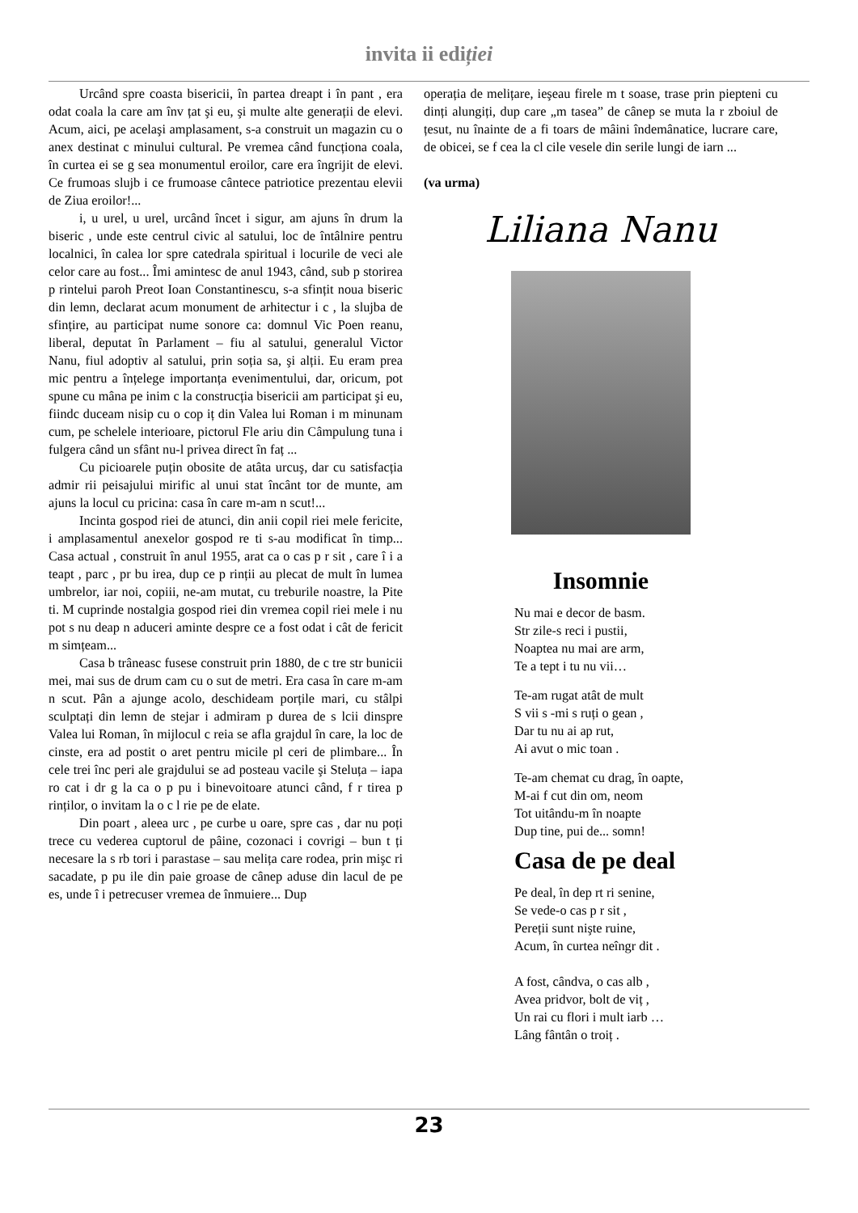invita ii ediției
Urcând spre coasta bisericii, în partea dreapt i în pant , era odat coala la care am înv țat şi eu, şi multe alte generații de elevi. Acum, aici, pe acelaşi amplasament, s-a construit un magazin cu o anex destinat c minului cultural. Pe vremea când funcționa coala, în curtea ei se g sea monumentul eroilor, care era îngrijit de elevi. Ce frumoas slujb i ce frumoase cântece patriotice prezentau elevii de Ziua eroilor!...
i, u urel, u urel, urcând încet i sigur, am ajuns în drum la biseric , unde este centrul civic al satului, loc de întâlnire pentru localnici, în calea lor spre catedrala spiritual i locurile de veci ale celor care au fost... Îmi amintesc de anul 1943, când, sub p storirea p rintelui paroh Preot Ioan Constantinescu, s-a sfințit noua biseric din lemn, declarat acum monument de arhitectur i c , la slujba de sfințire, au participat nume sonore ca: domnul Vic Poen reanu, liberal, deputat în Parlament – fiu al satului, generalul Victor Nanu, fiul adoptiv al satului, prin soția sa, şi alții. Eu eram prea mic pentru a înțelege importanța evenimentului, dar, oricum, pot spune cu mâna pe inim c la construcția bisericii am participat şi eu, fiindc duceam nisip cu o cop iț din Valea lui Roman i m minunam cum, pe schelele interioare, pictorul Fle ariu din Câmpulung tuna i fulgera când un sfânt nu-l privea direct în faț ...
Cu picioarele puțin obosite de atâta urcuş, dar cu satisfacția admir rii peisajului mirific al unui stat încânt tor de munte, am ajuns la locul cu pricina: casa în care m-am n scut!...
Incinta gospod riei de atunci, din anii copil riei mele fericite, i amplasamentul anexelor gospod re ti s-au modificat în timp... Casa actual , construit în anul 1955, arat ca o cas p r sit , care î i a teapt , parc , pr bu irea, dup ce p rinții au plecat de mult în lumea umbrelor, iar noi, copiii, ne-am mutat, cu treburile noastre, la Pite ti. M cuprinde nostalgia gospod riei din vremea copil riei mele i nu pot s nu deap n aduceri aminte despre ce a fost odat i cât de fericit m simțeam...
Casa b trâneasc fusese construit prin 1880, de c tre str bunicii mei, mai sus de drum cam cu o sut de metri. Era casa în care m-am n scut. Pân a ajunge acolo, deschideam porțile mari, cu stâlpi sculptați din lemn de stejar i admiram p durea de s lcii dinspre Valea lui Roman, în mijlocul c reia se afla grajdul în care, la loc de cinste, era ad postit o aret pentru micile pl ceri de plimbare... În cele trei înc peri ale grajdului se ad posteau vacile şi Steluța – iapa ro cat i dr g la ca o p pu i binevoitoare atunci când, f r tirea p rinților, o invitam la o c l rie pe de elate.
Din poart , aleea urc , pe curbe u oare, spre cas , dar nu poți trece cu vederea cuptorul de pâine, cozonaci i covrigi – bun t ți necesare la s rb tori i parastase – sau melița care rodea, prin mişc ri sacadate, p pu ile din paie groase de cânep aduse din lacul de pe es, unde î i petrecuser vremea de înmuiere... Dup
operația de melițare, ieşeau firele m t soase, trase prin piepteni cu dinți alungiți, dup care „m tasea” de cânep se muta la r zboiul de țesut, nu înainte de a fi toars de mâini îndemânatice, lucrare care, de obicei, se f cea la cl cile vesele din serile lungi de iarn ...
(va urma)
Liliana Nanu
Insomnie
Nu mai e decor de basm.
Str zile-s reci i pustii,
Noaptea nu mai are arm,
Te a tept i tu nu vii…
Te-am rugat atât de mult
S vii s -mi s ruți o gean ,
Dar tu nu ai ap rut,
Ai avut o mic toan .
Te-am chemat cu drag, în oapte,
M-ai f cut din om, neom
Tot uitându-m în noapte
Dup tine, pui de... somn!
Casa de pe deal
Pe deal, în dep rt ri senine,
Se vede-o cas p r sit ,
Pereții sunt nişte ruine,
Acum, în curtea neîngr dit .
A fost, cândva, o cas alb ,
Avea pridvor, bolt de viț ,
Un rai cu flori i mult iarb …
Lâng fântân o troiț .
23